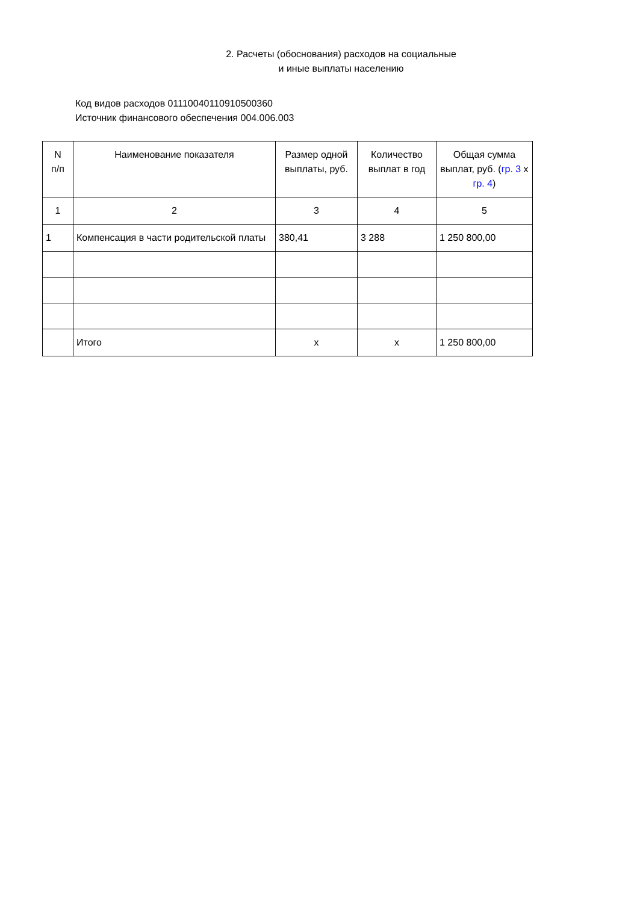2. Расчеты (обоснования) расходов на социальные
и иные выплаты населению
Код видов расходов 01110040110910500360
Источник финансового обеспечения 004.006.003
| N п/п | Наименование показателя | Размер одной выплаты, руб. | Количество выплат в год | Общая сумма выплат, руб. ( гр. 3 x гр. 4 ) |
| --- | --- | --- | --- | --- |
| 1 | 2 | 3 | 4 | 5 |
| 1 | Компенсация в части родительской платы | 380,41 | 3 288 | 1 250 800,00 |
| | Итого | x | x | 1 250 800,00 |